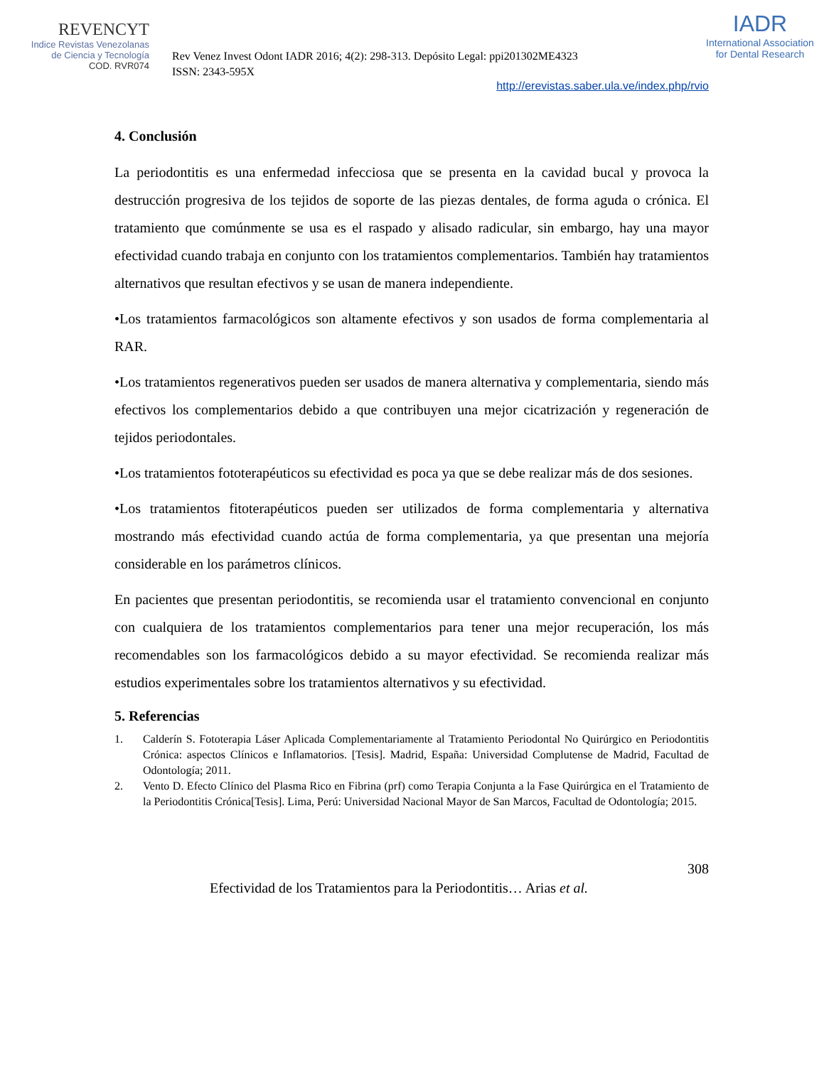REVENCYT
Indice Revistas Venezolanas
de Ciencia y Tecnología
COD. RVR074
Rev Venez Invest Odont IADR 2016; 4(2): 298-313. Depósito Legal: ppi201302ME4323
ISSN: 2343-595X
IADR
International Association
for Dental Research
http://erevistas.saber.ula.ve/index.php/rvio
4. Conclusión
La periodontitis es una enfermedad infecciosa que se presenta en la cavidad bucal y provoca la destrucción progresiva de los tejidos de soporte de las piezas dentales, de forma aguda o crónica. El tratamiento que comúnmente se usa es el raspado y alisado radicular, sin embargo, hay una mayor efectividad cuando trabaja en conjunto con los tratamientos complementarios. También hay tratamientos alternativos que resultan efectivos y se usan de manera independiente.
•Los tratamientos farmacológicos son altamente efectivos y son usados de forma complementaria al RAR.
•Los tratamientos regenerativos pueden ser usados de manera alternativa y complementaria, siendo más efectivos los complementarios debido a que contribuyen una mejor cicatrización y regeneración de tejidos periodontales.
•Los tratamientos fototerapéuticos su efectividad es poca ya que se debe realizar más de dos sesiones.
•Los tratamientos fitoterapéuticos pueden ser utilizados de forma complementaria y alternativa mostrando más efectividad cuando actúa de forma complementaria, ya que presentan una mejoría considerable en los parámetros clínicos.
En pacientes que presentan periodontitis, se recomienda usar el tratamiento convencional en conjunto con cualquiera de los tratamientos complementarios para tener una mejor recuperación, los más recomendables son los farmacológicos debido a su mayor efectividad. Se recomienda realizar más estudios experimentales sobre los tratamientos alternativos y su efectividad.
5. Referencias
1. Calderín S. Fototerapia Láser Aplicada Complementariamente al Tratamiento Periodontal No Quirúrgico en Periodontitis Crónica: aspectos Clínicos e Inflamatorios. [Tesis]. Madrid, España: Universidad Complutense de Madrid, Facultad de Odontología; 2011.
2. Vento D. Efecto Clínico del Plasma Rico en Fibrina (prf) como Terapia Conjunta a la Fase Quirúrgica en el Tratamiento de la Periodontitis Crónica[Tesis]. Lima, Perú: Universidad Nacional Mayor de San Marcos, Facultad de Odontología; 2015.
308
Efectividad de los Tratamientos para la Periodontitis… Arias et al.